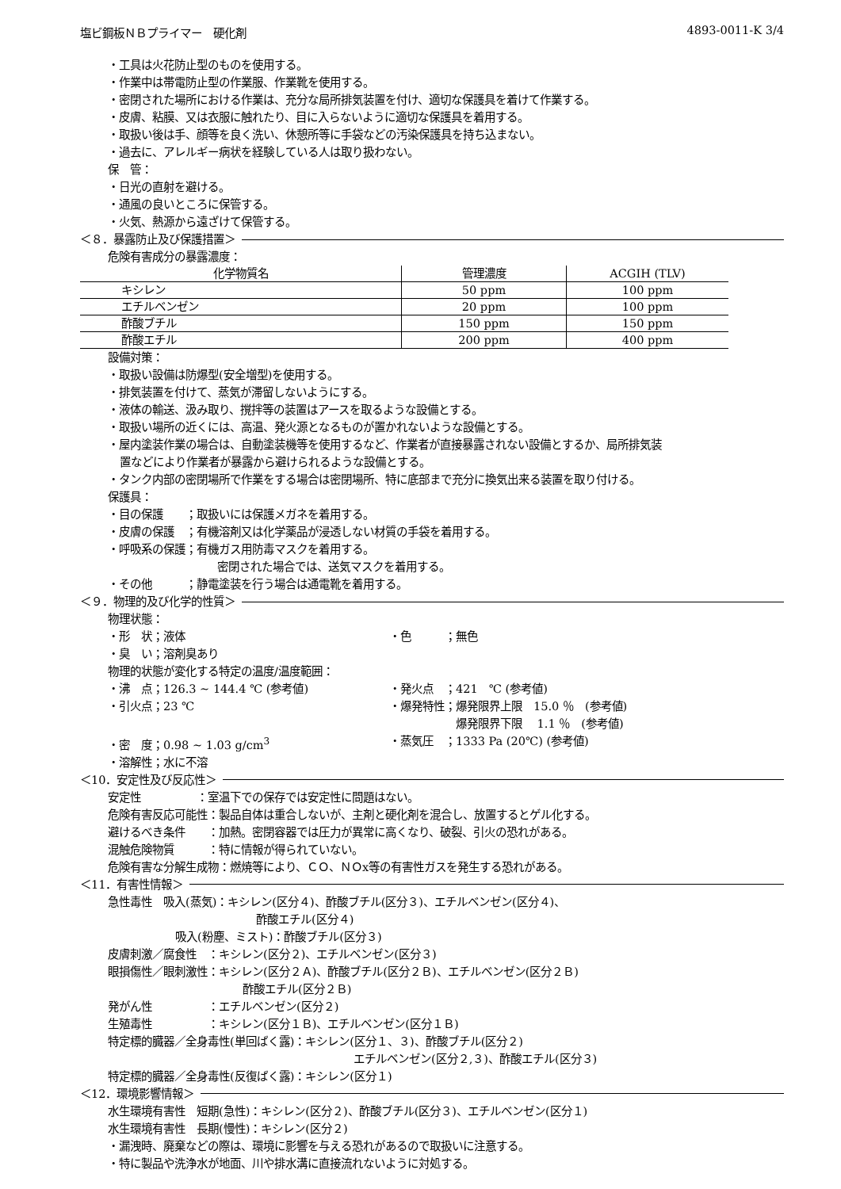塩ビ鋼板ＮＢプライマー　硬化剤 4893-0011-K 3/4
・工具は火花防止型のものを使用する。
・作業中は帯電防止型の作業服、作業靴を使用する。
・密閉された場所における作業は、充分な局所排気装置を付け、適切な保護具を着けて作業する。
・皮膚、粘膜、又は衣服に触れたり、目に入らないように適切な保護具を着用する。
・取扱い後は手、顔等を良く洗い、休憩所等に手袋などの汚染保護具を持ち込まない。
・過去に、アレルギー病状を経験している人は取り扱わない。
保　管：
・日光の直射を避ける。
・通風の良いところに保管する。
・火気、熱源から遠ざけて保管する。
＜８．暴露防止及び保護措置＞
危険有害成分の暴露濃度：
| 化学物質名 | 管理濃度 | ACGIH (TLV) |
| --- | --- | --- |
| キシレン | 50 ppm | 100 ppm |
| エチルベンゼン | 20 ppm | 100 ppm |
| 酢酸ブチル | 150 ppm | 150 ppm |
| 酢酸エチル | 200 ppm | 400 ppm |
設備対策：
・取扱い設備は防爆型(安全増型)を使用する。
・排気装置を付けて、蒸気が滞留しないようにする。
・液体の輸送、汲み取り、撹拌等の装置はアースを取るような設備とする。
・取扱い場所の近くには、高温、発火源となるものが置かれないような設備とする。
・屋内塗装作業の場合は、自動塗装機等を使用するなど、作業者が直接暴露されない設備とするか、局所排気装
置などにより作業者が暴露から避けられるような設備とする。
・タンク内部の密閉場所で作業をする場合は密閉場所、特に底部まで充分に換気出来る装置を取り付ける。
保護具：
・目の保護　　；取扱いには保護メガネを着用する。
・皮膚の保護　；有機溶剤又は化学薬品が浸透しない材質の手袋を着用する。
・呼吸系の保護；有機ガス用防毒マスクを着用する。
密閉された場合では、送気マスクを着用する。
・その他　　　；静電塗装を行う場合は通電靴を着用する。
＜９．物理的及び化学的性質＞
物理状態：
・形　状；液体 ・色　　　；無色
・臭　い；溶剤臭あり
物理的状態が変化する特定の温度/温度範囲：
・沸　点；126.3 ~ 144.4 ℃ (参考値) ・発火点　；421　℃ (参考値)
・引火点；23 ℃ ・爆発特性；爆発限界上限　15.0 ％　(参考値)
　　　　　　爆発限界下限　 1.1 ％　(参考値)
・密　度；0.98 ~ 1.03 g/cm<sup>3</sup> ・蒸気圧　；1333 Pa (20℃) (参考値)
・溶解性；水に不溶
＜10．安定性及び反応性＞
安定性　　　　　：室温下での保存では安定性に問題はない。
危険有害反応可能性：製品自体は重合しないが、主剤と硬化剤を混合し、放置するとゲル化する。
避けるべき条件　　：加熱。密閉容器では圧力が異常に高くなり、破裂、引火の恐れがある。
混触危険物質　　　：特に情報が得られていない。
危険有害な分解生成物：燃焼等により、ＣＯ、ＮＯx等の有害性ガスを発生する恐れがある。
＜11．有害性情報＞
急性毒性　吸入(蒸気)：キシレン(区分４)、酢酸ブチル(区分３)、エチルベンゼン(区分４)、
酢酸エチル(区分４)
吸入(粉塵、ミスト)：酢酸ブチル(区分３)
皮膚刺激／腐食性　：キシレン(区分２)、エチルベンゼン(区分３)
眼損傷性／眼刺激性：キシレン(区分２Ａ)、酢酸ブチル(区分２Ｂ)、エチルベンゼン(区分２Ｂ)
酢酸エチル(区分２Ｂ)
発がん性　　　　　：エチルベンゼン(区分２)
生殖毒性　　　　　：キシレン(区分１Ｂ)、エチルベンゼン(区分１Ｂ)
特定標的臓器／全身毒性(単回ばく露)：キシレン(区分１、３)、酢酸ブチル(区分２)
エチルベンゼン(区分２,３)、酢酸エチル(区分３)
特定標的臓器／全身毒性(反復ばく露)：キシレン(区分１)
＜12．環境影響情報＞
水生環境有害性　短期(急性)：キシレン(区分２)、酢酸ブチル(区分３)、エチルベンゼン(区分１)
水生環境有害性　長期(慢性)：キシレン(区分２)
・漏洩時、廃棄などの際は、環境に影響を与える恐れがあるので取扱いに注意する。
・特に製品や洗浄水が地面、川や排水溝に直接流れないように対処する。